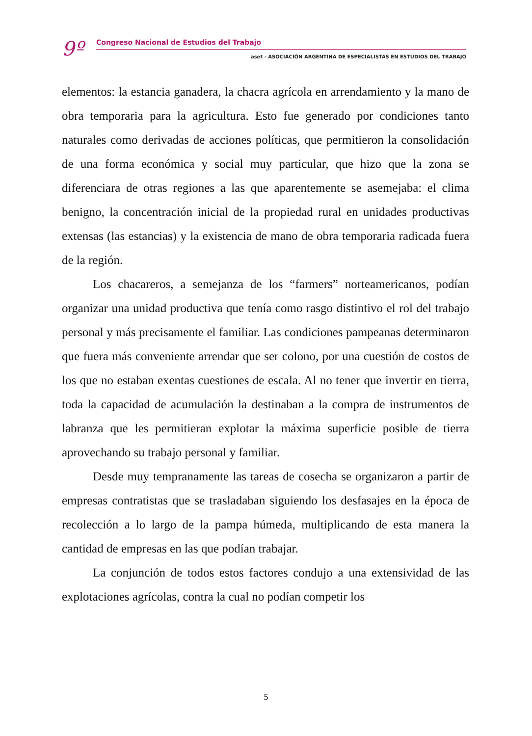9º
Congreso Nacional de Estudios del Trabajo
aset - ASOCIACIÓN ARGENTINA DE ESPECIALISTAS EN ESTUDIOS DEL TRABAJO
elementos: la estancia ganadera, la chacra agrícola en arrendamiento y la mano de obra temporaria para la agricultura. Esto fue generado por condiciones tanto naturales como derivadas de acciones políticas, que permitieron la consolidación de una forma económica y social muy particular, que hizo que la zona se diferenciara de otras regiones a las que aparentemente se asemejaba: el clima benigno, la concentración inicial de la propiedad rural en unidades productivas extensas (las estancias) y la existencia de mano de obra temporaria radicada fuera de la región.
Los chacareros, a semejanza de los “farmers” norteamericanos, podían organizar una unidad productiva que tenía como rasgo distintivo el rol del trabajo personal y más precisamente el familiar. Las condiciones pampeanas determinaron que fuera más conveniente arrendar que ser colono, por una cuestión de costos de los que no estaban exentas cuestiones de escala. Al no tener que invertir en tierra, toda la capacidad de acumulación la destinaban a la compra de instrumentos de labranza que les permitieran explotar la máxima superficie posible de tierra aprovechando su trabajo personal y familiar.
Desde muy tempranamente las tareas de cosecha se organizaron a partir de empresas contratistas que se trasladaban siguiendo los desfasajes en la época de recolección a lo largo de la pampa húmeda, multiplicando de esta manera la cantidad de empresas en las que podían trabajar.
La conjunción de todos estos factores condujo a una extensividad de las explotaciones agrícolas, contra la cual no podían competir los
5